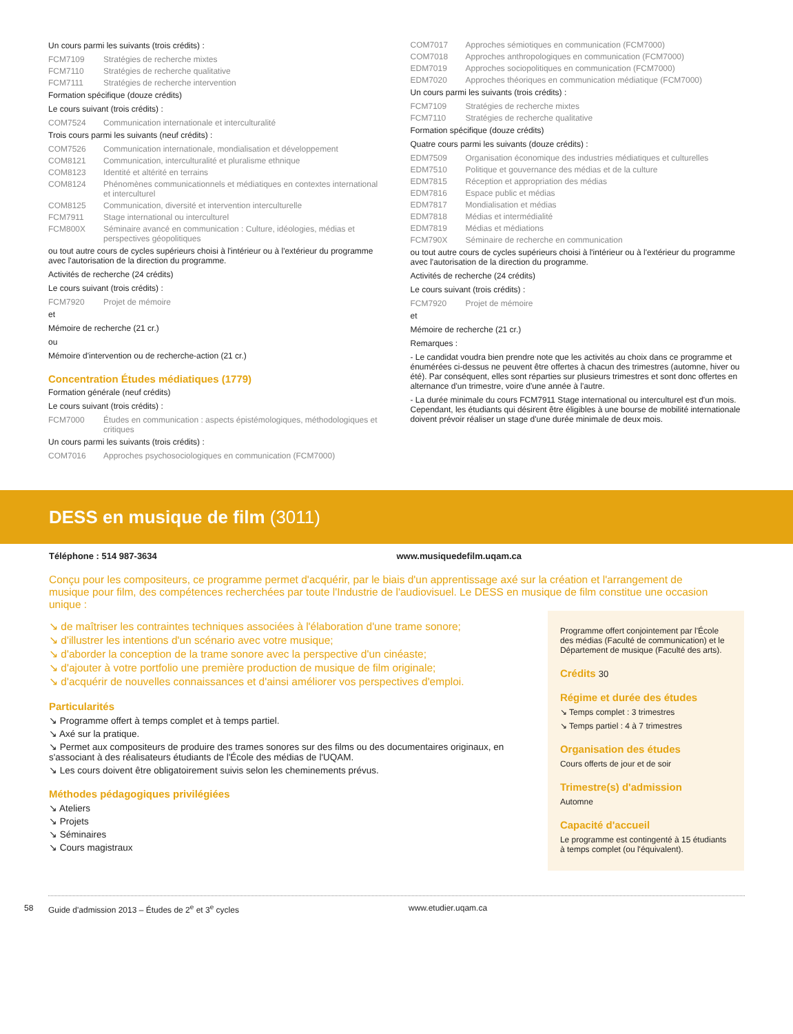Un cours parmi les suivants (trois crédits) :
FCM7109 Stratégies de recherche mixtes
FCM7110 Stratégies de recherche qualitative
FCM7111 Stratégies de recherche intervention
Formation spécifique (douze crédits)
Le cours suivant (trois crédits) :
COM7524 Communication internationale et interculturalité
Trois cours parmi les suivants (neuf crédits) :
COM7526 Communication internationale, mondialisation et développement
COM8121 Communication, interculturalité et pluralisme ethnique
COM8123 Identité et altérité en terrains
COM8124 Phénomènes communicationnels et médiatiques en contextes international et interculturel
COM8125 Communication, diversité et intervention interculturelle
FCM7911 Stage international ou interculturel
FCM800X Séminaire avancé en communication : Culture, idéologies, médias et perspectives géopolitiques
ou tout autre cours de cycles supérieurs choisi à l'intérieur ou à l'extérieur du programme avec l'autorisation de la direction du programme.
Activités de recherche (24 crédits)
Le cours suivant (trois crédits) :
FCM7920 Projet de mémoire
et
Mémoire de recherche (21 cr.)
ou
Mémoire d'intervention ou de recherche-action (21 cr.)
Concentration Études médiatiques (1779)
Formation générale (neuf crédits)
Le cours suivant (trois crédits) :
FCM7000 Études en communication : aspects épistémologiques, méthodologiques et critiques
Un cours parmi les suivants (trois crédits) :
COM7016 Approches psychosociologiques en communication (FCM7000)
COM7017 Approches sémiotiques en communication (FCM7000)
COM7018 Approches anthropologiques en communication (FCM7000)
EDM7019 Approches sociopolitiques en communication (FCM7000)
EDM7020 Approches théoriques en communication médiatique (FCM7000)
Un cours parmi les suivants (trois crédits) :
FCM7109 Stratégies de recherche mixtes
FCM7110 Stratégies de recherche qualitative
Formation spécifique (douze crédits)
Quatre cours parmi les suivants (douze crédits) :
EDM7509 Organisation économique des industries médiatiques et culturelles
EDM7510 Politique et gouvernance des médias et de la culture
EDM7815 Réception et appropriation des médias
EDM7816 Espace public et médias
EDM7817 Mondialisation et médias
EDM7818 Médias et intermédialité
EDM7819 Médias et médiations
FCM790X Séminaire de recherche en communication
ou tout autre cours de cycles supérieurs choisi à l'intérieur ou à l'extérieur du programme avec l'autorisation de la direction du programme.
Activités de recherche (24 crédits)
Le cours suivant (trois crédits) :
FCM7920 Projet de mémoire
et
Mémoire de recherche (21 cr.)
Remarques :
- Le candidat voudra bien prendre note que les activités au choix dans ce programme et énumérées ci-dessus ne peuvent être offertes à chacun des trimestres (automne, hiver ou été). Par conséquent, elles sont réparties sur plusieurs trimestres et sont donc offertes en alternance d'un trimestre, voire d'une année à l'autre.
- La durée minimale du cours FCM7911 Stage international ou interculturel est d'un mois. Cependant, les étudiants qui désirent être éligibles à une bourse de mobilité internationale doivent prévoir réaliser un stage d'une durée minimale de deux mois.
DESS en musique de film (3011)
Téléphone : 514 987-3634 www.musiquedefilm.uqam.ca
Conçu pour les compositeurs, ce programme permet d'acquérir, par le biais d'un apprentissage axé sur la création et l'arrangement de musique pour film, des compétences recherchées par toute l'Industrie de l'audiovisuel. Le DESS en musique de film constitue une occasion unique :
↘ de maîtriser les contraintes techniques associées à l'élaboration d'une trame sonore;
↘ d'illustrer les intentions d'un scénario avec votre musique;
↘ d'aborder la conception de la trame sonore avec la perspective d'un cinéaste;
↘ d'ajouter à votre portfolio une première production de musique de film originale;
↘ d'acquérir de nouvelles connaissances et d'ainsi améliorer vos perspectives d'emploi.
Particularités
↘ Programme offert à temps complet et à temps partiel.
↘ Axé sur la pratique.
↘ Permet aux compositeurs de produire des trames sonores sur des films ou des documentaires originaux, en s'associant à des réalisateurs étudiants de l'École des médias de l'UQAM.
↘ Les cours doivent être obligatoirement suivis selon les cheminements prévus.
Méthodes pédagogiques privilégiées
↘ Ateliers
↘ Projets
↘ Séminaires
↘ Cours magistraux
Programme offert conjointement par l'École des médias (Faculté de communication) et le Département de musique (Faculté des arts).
Crédits 30
Régime et durée des études
↘ Temps complet : 3 trimestres
↘ Temps partiel : 4 à 7 trimestres
Organisation des études
Cours offerts de jour et de soir
Trimestre(s) d'admission
Automne
Capacité d'accueil
Le programme est contingenté à 15 étudiants à temps complet (ou l'équivalent).
58 Guide d'admission 2013 – Études de 2<sup>e</sup> et 3<sup>e</sup> cycles www.etudier.uqam.ca